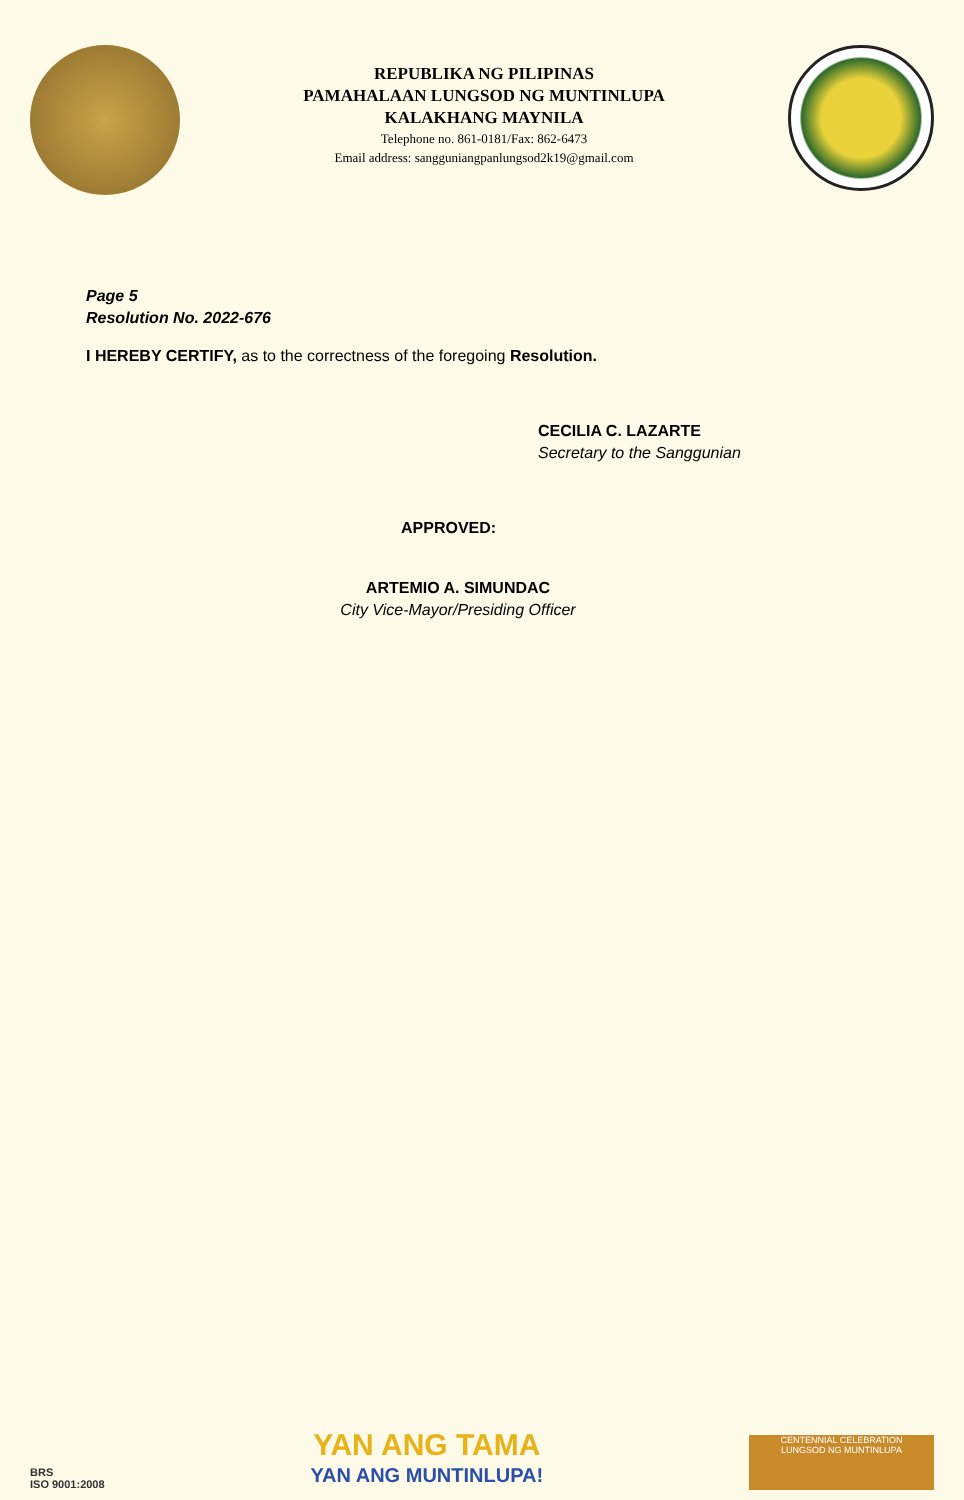REPUBLIKA NG PILIPINAS
PAMAHALAAN LUNGSOD NG MUNTINLUPA
KALAKHANG MAYNILA
Telephone no. 861-0181/Fax: 862-6473
Email address: sangguniangpanlungsod2k19@gmail.com
Page 5
Resolution No. 2022-676
I HEREBY CERTIFY, as to the correctness of the foregoing Resolution.
CECILIA C. LAZARTE
Secretary to the Sanggunian
APPROVED:
ARTEMIO A. SIMUNDAC
City Vice-Mayor/Presiding Officer
BRS
ISO 9001:2008
YAN ANG TAMA
YAN ANG MUNTINLUPA!
CENTENNIAL CELEBRATION
LUNGSOD NG MUNTINLUPA